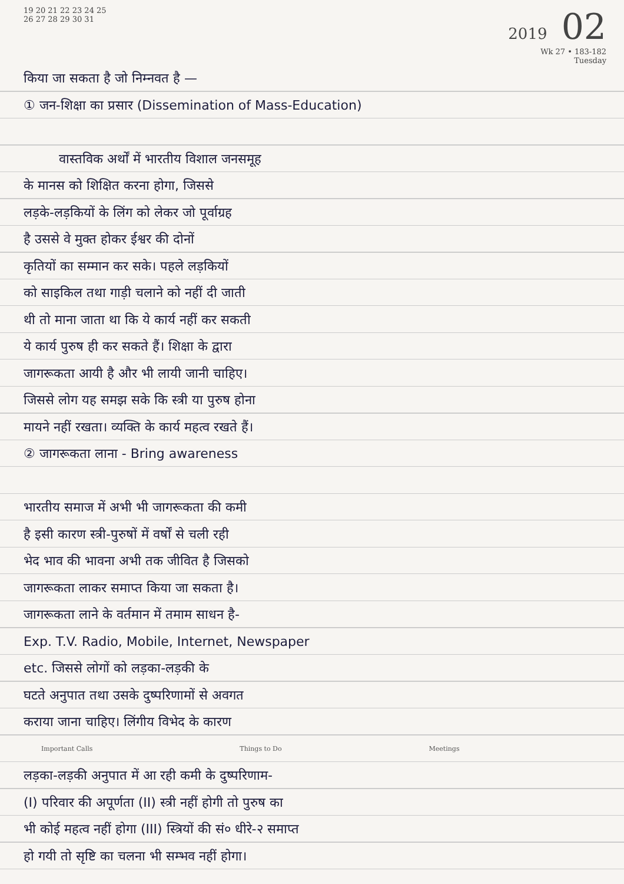19 20 21 22 23 24 25
26 27 28 29 30 31
2019 02
Wk 27 • 183-182
Tuesday
किया जा सकता है जो निम्नवत है —
① जन-शिक्षा का प्रसार (Dissemination of Mass-Education)
वास्तविक अर्थों में भारतीय विशाल जनसमूह
के मानस को शिक्षित करना होगा, जिससे
लड़के-लड़कियों के लिंग को लेकर जो पूर्वाग्रह
है उससे वे मुक्त होकर ईश्वर की दोनों
कृतियों का सम्मान कर सके। पहले लड़कियों
को साइकिल तथा गाड़ी चलाने को नहीं दी जाती
थी तो माना जाता था कि ये कार्य नहीं कर सकती
ये कार्य पुरुष ही कर सकते हैं। शिक्षा के द्वारा
जागरूकता आयी है और भी लायी जानी चाहिए।
जिससे लोग यह समझ सके कि स्त्री या पुरुष होना
मायने नहीं रखता। व्यक्ति के कार्य महत्व रखते हैं।
② जागरूकता लाना - Bring awareness
भारतीय समाज में अभी भी जागरूकता की कमी
है इसी कारण स्त्री-पुरुषों में वर्षों से चली रही
भेद भाव की भावना अभी तक जीवित है जिसको
जागरूकता लाकर समाप्त किया जा सकता है।
जागरूकता लाने के वर्तमान में तमाम साधन है-
Exp. T.V. Radio, Mobile, Internet, Newspaper
etc. जिससे लोगों को लड़का-लड़की के
घटते अनुपात तथा उसके दुष्परिणामों से अवगत
कराया जाना चाहिए। लिंगीय विभेद के कारण
Important Calls Things to Do Meetings
लड़का-लड़की अनुपात में आ रही कमी के दुष्परिणाम-
(I) परिवार की अपूर्णता (II) स्त्री नहीं होगी तो पुरुष का
भी कोई महत्व नहीं होगा (III) स्त्रियों की सं० धीरे-२ समाप्त
हो गयी तो सृष्टि का चलना भी सम्भव नहीं होगा।